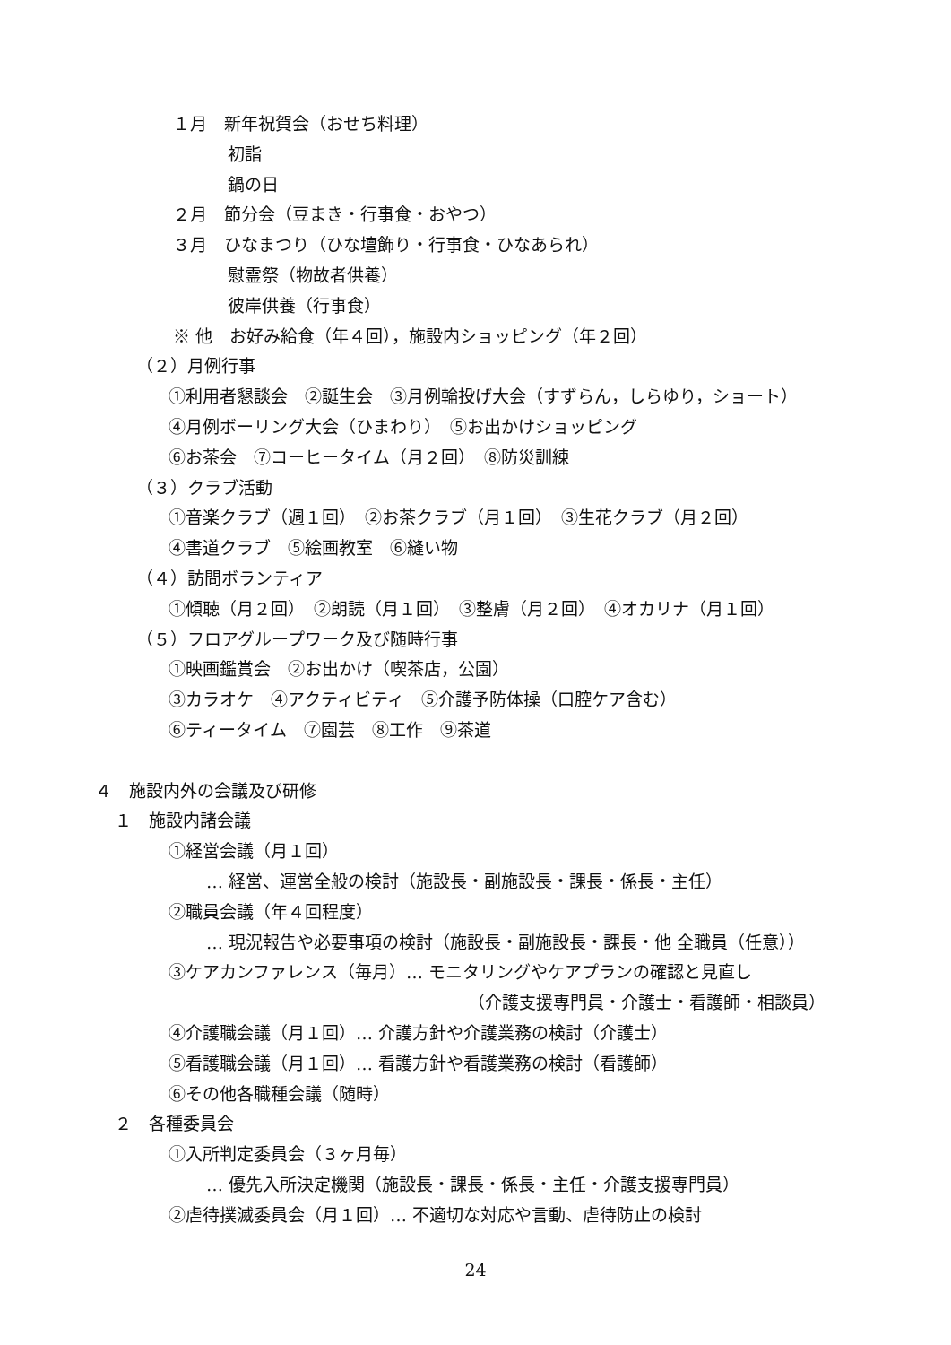１月　新年祝賀会（おせち料理）
初詣
鍋の日
２月　節分会（豆まき・行事食・おやつ）
３月　ひなまつり（ひな壇飾り・行事食・ひなあられ）
慰霊祭（物故者供養）
彼岸供養（行事食）
※ 他　お好み給食（年４回），施設内ショッピング（年２回）
（２）月例行事
①利用者懇談会　②誕生会　③月例輪投げ大会（すずらん，しらゆり，ショート）
④月例ボーリング大会（ひまわり）　⑤お出かけショッピング
⑥お茶会　⑦コーヒータイム（月２回）　⑧防災訓練
（３）クラブ活動
①音楽クラブ（週１回）　②お茶クラブ（月１回）　③生花クラブ（月２回）
④書道クラブ　⑤絵画教室　⑥縫い物
（４）訪問ボランティア
①傾聴（月２回）　②朗読（月１回）　③整膚（月２回）　④オカリナ（月１回）
（５）フロアグループワーク及び随時行事
①映画鑑賞会　②お出かけ（喫茶店，公園）
③カラオケ　④アクティビティ　⑤介護予防体操（口腔ケア含む）
⑥ティータイム　⑦園芸　⑧工作　⑨茶道
４　施設内外の会議及び研修
１　施設内諸会議
①経営会議（月１回）
… 経営、運営全般の検討（施設長・副施設長・課長・係長・主任）
②職員会議（年４回程度）
… 現況報告や必要事項の検討（施設長・副施設長・課長・他 全職員（任意））
③ケアカンファレンス（毎月）… モニタリングやケアプランの確認と見直し
（介護支援専門員・介護士・看護師・相談員）
④介護職会議（月１回）… 介護方針や介護業務の検討（介護士）
⑤看護職会議（月１回）… 看護方針や看護業務の検討（看護師）
⑥その他各職種会議（随時）
２　各種委員会
①入所判定委員会（３ヶ月毎）
… 優先入所決定機関（施設長・課長・係長・主任・介護支援専門員）
②虐待撲滅委員会（月１回）… 不適切な対応や言動、虐待防止の検討
24